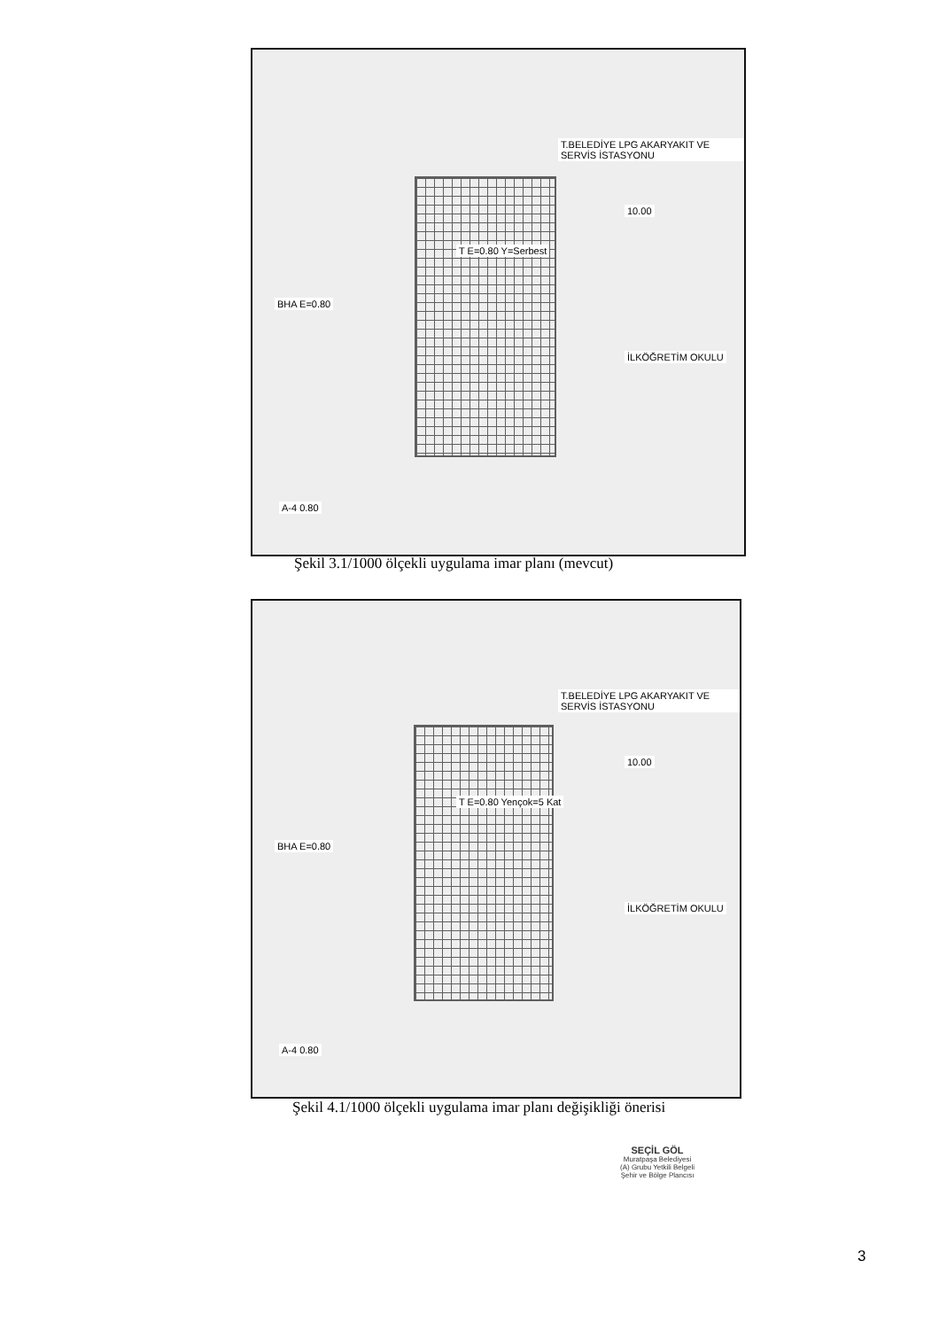T.BELEDİYE LPG AKARYAKIT VE SERVİS İSTASYONU
10.00
BHA E=0.80
T E=0.80 Y=Serbest
İLKÖĞRETİM OKULU
A-4 0.80
Şekil 3.1/1000 ölçekli uygulama imar planı (mevcut)
T.BELEDİYE LPG AKARYAKIT VE SERVİS İSTASYONU
10.00
BHA E=0.80
T E=0.80 Yençok=5 Kat
İLKÖĞRETİM OKULU
A-4 0.80
Şekil 4.1/1000 ölçekli uygulama imar planı değişikliği önerisi
SEÇİL GÖL
Muratpaşa Belediyesi
(A) Grubu Yetkili Belgeli
Şehir ve Bölge Plancısı
3